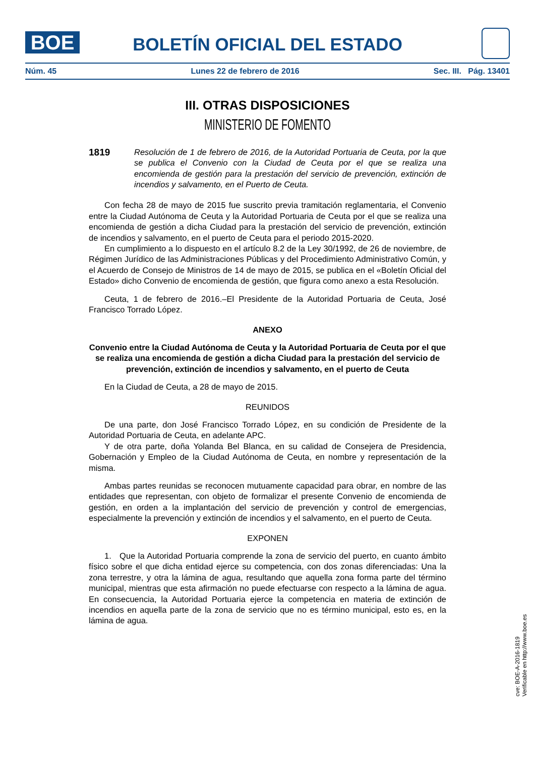BOE
BOLETÍN OFICIAL DEL ESTADO
Núm. 45 Lunes 22 de febrero de 2016 Sec. III. Pág. 13401
III. OTRAS DISPOSICIONES
MINISTERIO DE FOMENTO
1819 Resolución de 1 de febrero de 2016, de la Autoridad Portuaria de Ceuta, por la que se publica el Convenio con la Ciudad de Ceuta por el que se realiza una encomienda de gestión para la prestación del servicio de prevención, extinción de incendios y salvamento, en el Puerto de Ceuta.
Con fecha 28 de mayo de 2015 fue suscrito previa tramitación reglamentaria, el Convenio entre la Ciudad Autónoma de Ceuta y la Autoridad Portuaria de Ceuta por el que se realiza una encomienda de gestión a dicha Ciudad para la prestación del servicio de prevención, extinción de incendios y salvamento, en el puerto de Ceuta para el periodo 2015-2020.
En cumplimiento a lo dispuesto en el artículo 8.2 de la Ley 30/1992, de 26 de noviembre, de Régimen Jurídico de las Administraciones Públicas y del Procedimiento Administrativo Común, y el Acuerdo de Consejo de Ministros de 14 de mayo de 2015, se publica en el «Boletín Oficial del Estado» dicho Convenio de encomienda de gestión, que figura como anexo a esta Resolución.
Ceuta, 1 de febrero de 2016.–El Presidente de la Autoridad Portuaria de Ceuta, José Francisco Torrado López.
ANEXO
Convenio entre la Ciudad Autónoma de Ceuta y la Autoridad Portuaria de Ceuta por el que se realiza una encomienda de gestión a dicha Ciudad para la prestación del servicio de prevención, extinción de incendios y salvamento, en el puerto de Ceuta
En la Ciudad de Ceuta, a 28 de mayo de 2015.
REUNIDOS
De una parte, don José Francisco Torrado López, en su condición de Presidente de la Autoridad Portuaria de Ceuta, en adelante APC.
Y de otra parte, doña Yolanda Bel Blanca, en su calidad de Consejera de Presidencia, Gobernación y Empleo de la Ciudad Autónoma de Ceuta, en nombre y representación de la misma.
Ambas partes reunidas se reconocen mutuamente capacidad para obrar, en nombre de las entidades que representan, con objeto de formalizar el presente Convenio de encomienda de gestión, en orden a la implantación del servicio de prevención y control de emergencias, especialmente la prevención y extinción de incendios y el salvamento, en el puerto de Ceuta.
EXPONEN
1. Que la Autoridad Portuaria comprende la zona de servicio del puerto, en cuanto ámbito físico sobre el que dicha entidad ejerce su competencia, con dos zonas diferenciadas: Una la zona terrestre, y otra la lámina de agua, resultando que aquella zona forma parte del término municipal, mientras que esta afirmación no puede efectuarse con respecto a la lámina de agua. En consecuencia, la Autoridad Portuaria ejerce la competencia en materia de extinción de incendios en aquella parte de la zona de servicio que no es término municipal, esto es, en la lámina de agua.
cve: BOE-A-2016-1819
Verificable en http://www.boe.es